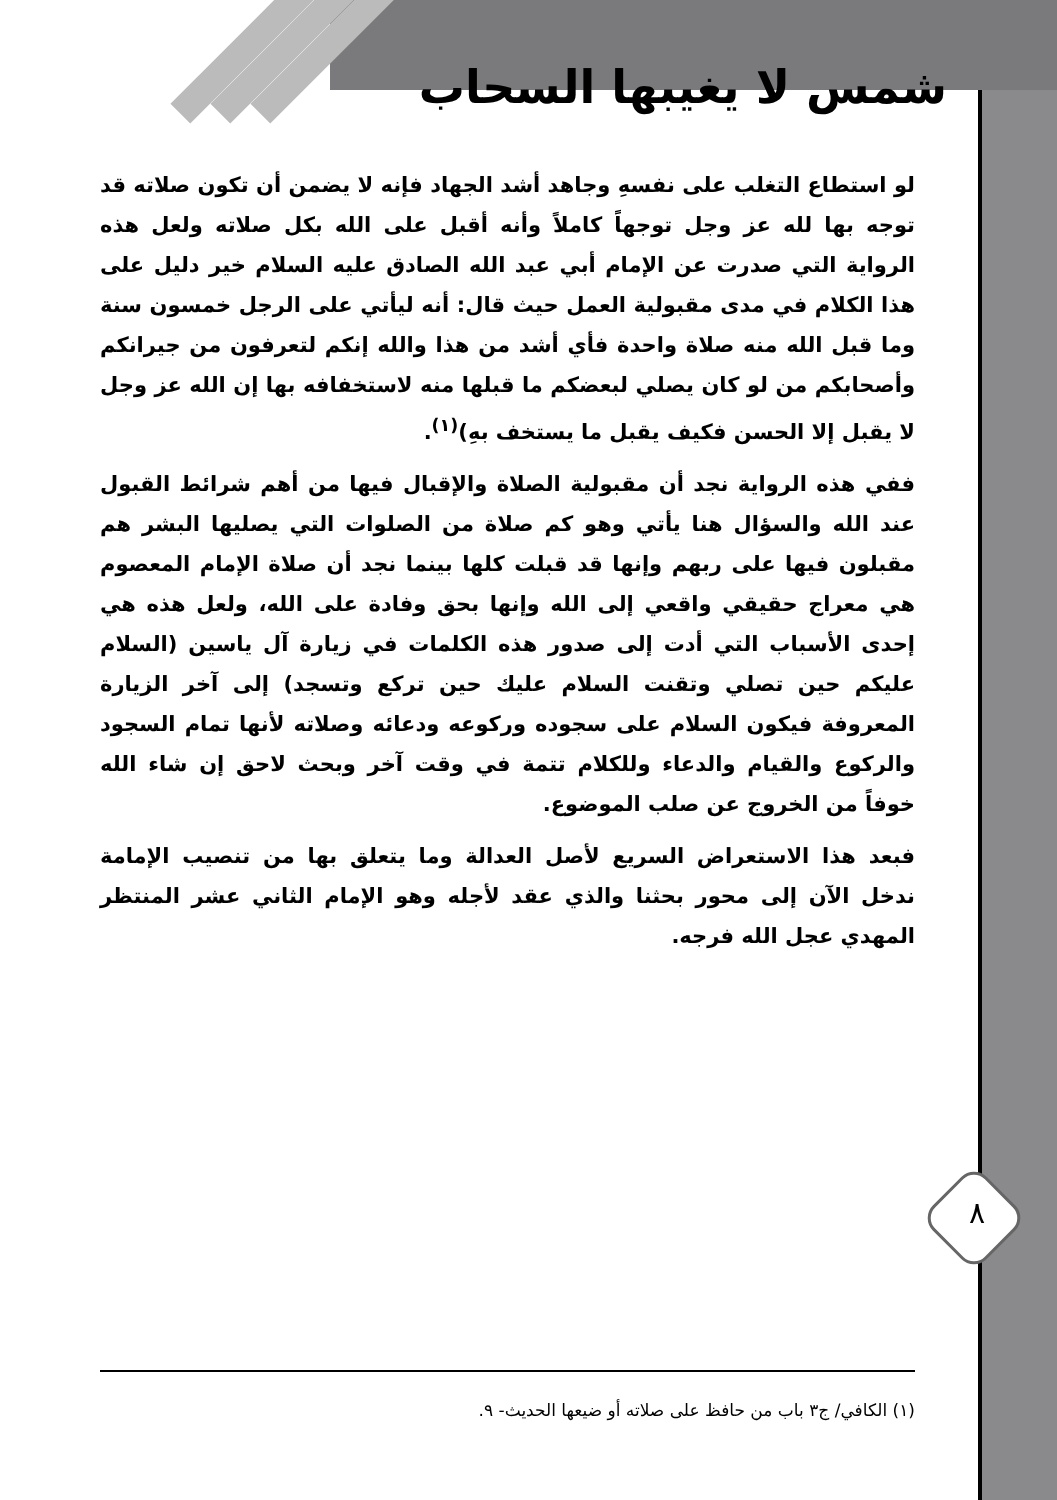شمس لا يغيبها السحاب
لو استطاع التغلب على نفسهِ وجاهد أشد الجهاد فإنه لا يضمن أن تكون صلاته قد توجه بها لله عز وجل توجهاً كاملاً وأنه أقبل على الله بكل صلاته ولعل هذه الرواية التي صدرت عن الإمام أبي عبد الله الصادق عليه السلام خير دليل على هذا الكلام في مدى مقبولية العمل حيث قال: أنه ليأتي على الرجل خمسون سنة وما قبل الله منه صلاة واحدة فأي أشد من هذا والله إنكم لتعرفون من جيرانكم وأصحابكم من لو كان يصلي لبعضكم ما قبلها منه لاستخفافه بها إن الله عز وجل لا يقبل إلا الحسن فكيف يقبل ما يستخف بهِ)<sup>(١)</sup>.
ففي هذه الرواية نجد أن مقبولية الصلاة والإقبال فيها من أهم شرائط القبول عند الله والسؤال هنا يأتي وهو كم صلاة من الصلوات التي يصليها البشر هم مقبلون فيها على ربهم وإنها قد قبلت كلها بينما نجد أن صلاة الإمام المعصوم هي معراج حقيقي واقعي إلى الله وإنها بحق وفادة على الله، ولعل هذه هي إحدى الأسباب التي أدت إلى صدور هذه الكلمات في زيارة آل ياسين (السلام عليكم حين تصلي وتقنت السلام عليك حين تركع وتسجد) إلى آخر الزيارة المعروفة فيكون السلام على سجوده وركوعه ودعائه وصلاته لأنها تمام السجود والركوع والقيام والدعاء وللكلام تتمة في وقت آخر وبحث لاحق إن شاء الله خوفاً من الخروج عن صلب الموضوع.
فبعد هذا الاستعراض السريع لأصل العدالة وما يتعلق بها من تنصيب الإمامة ندخل الآن إلى محور بحثنا والذي عقد لأجله وهو الإمام الثاني عشر المنتظر المهدي عجل الله فرجه.
٨
(١) الكافي/ ج٣ باب من حافظ على صلاته أو ضيعها الحديث- ٩.